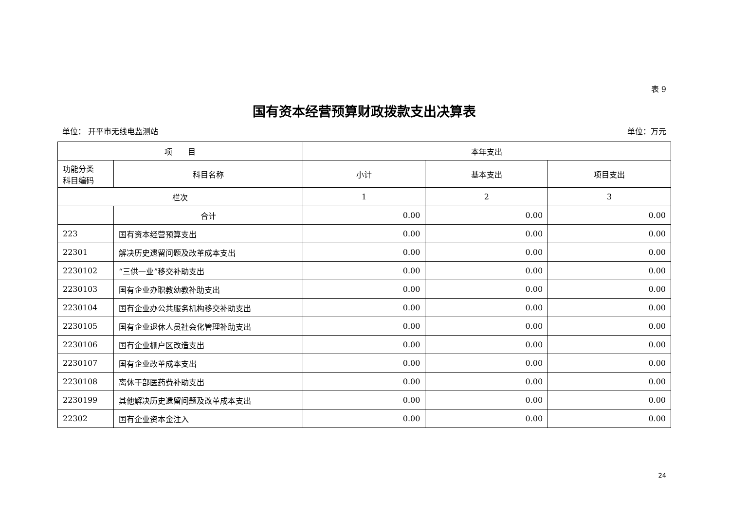表 9
国有资本经营预算财政拨款支出决算表
单位： 开平市无线电监测站 单位：万元
| 项 目 | | 本年支出 | | |
| --- | --- | --- | --- | --- |
| 功能分类 科目编码 | 科目名称 | 小计 | 基本支出 | 项目支出 |
| 栏次 | | 1 | 2 | 3 |
| | 合计 | 0.00 | 0.00 | 0.00 |
| 223 | 国有资本经营预算支出 | 0.00 | 0.00 | 0.00 |
| 22301 | 解决历史遗留问题及改革成本支出 | 0.00 | 0.00 | 0.00 |
| 2230102 | “三供一业”移交补助支出 | 0.00 | 0.00 | 0.00 |
| 2230103 | 国有企业办职教幼教补助支出 | 0.00 | 0.00 | 0.00 |
| 2230104 | 国有企业办公共服务机构移交补助支出 | 0.00 | 0.00 | 0.00 |
| 2230105 | 国有企业退休人员社会化管理补助支出 | 0.00 | 0.00 | 0.00 |
| 2230106 | 国有企业棚户区改造支出 | 0.00 | 0.00 | 0.00 |
| 2230107 | 国有企业改革成本支出 | 0.00 | 0.00 | 0.00 |
| 2230108 | 离休干部医药费补助支出 | 0.00 | 0.00 | 0.00 |
| 2230199 | 其他解决历史遗留问题及改革成本支出 | 0.00 | 0.00 | 0.00 |
| 22302 | 国有企业资本金注入 | 0.00 | 0.00 | 0.00 |
24